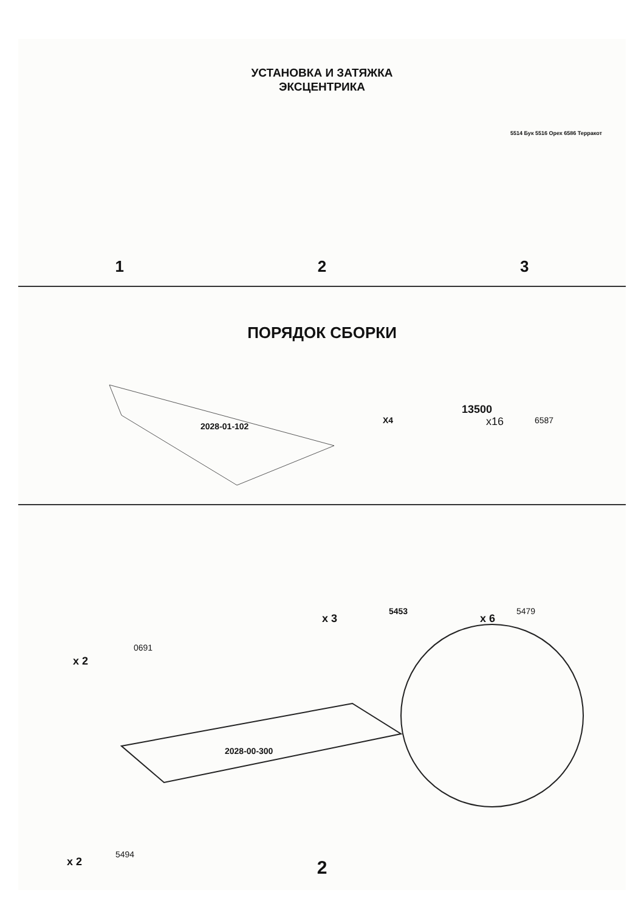УСТАНОВКА И ЗАТЯЖКА
ЭКСЦЕНТРИКА
1 2 3
5514 Бук 5516 Орех 6586 Терракот
ПОРЯДОК СБОРКИ
2028-01-102
X4
13500
x16 6587
x 2
0691
x 3
5453
x 6
5479
2028-00-300
x 2
5494
2